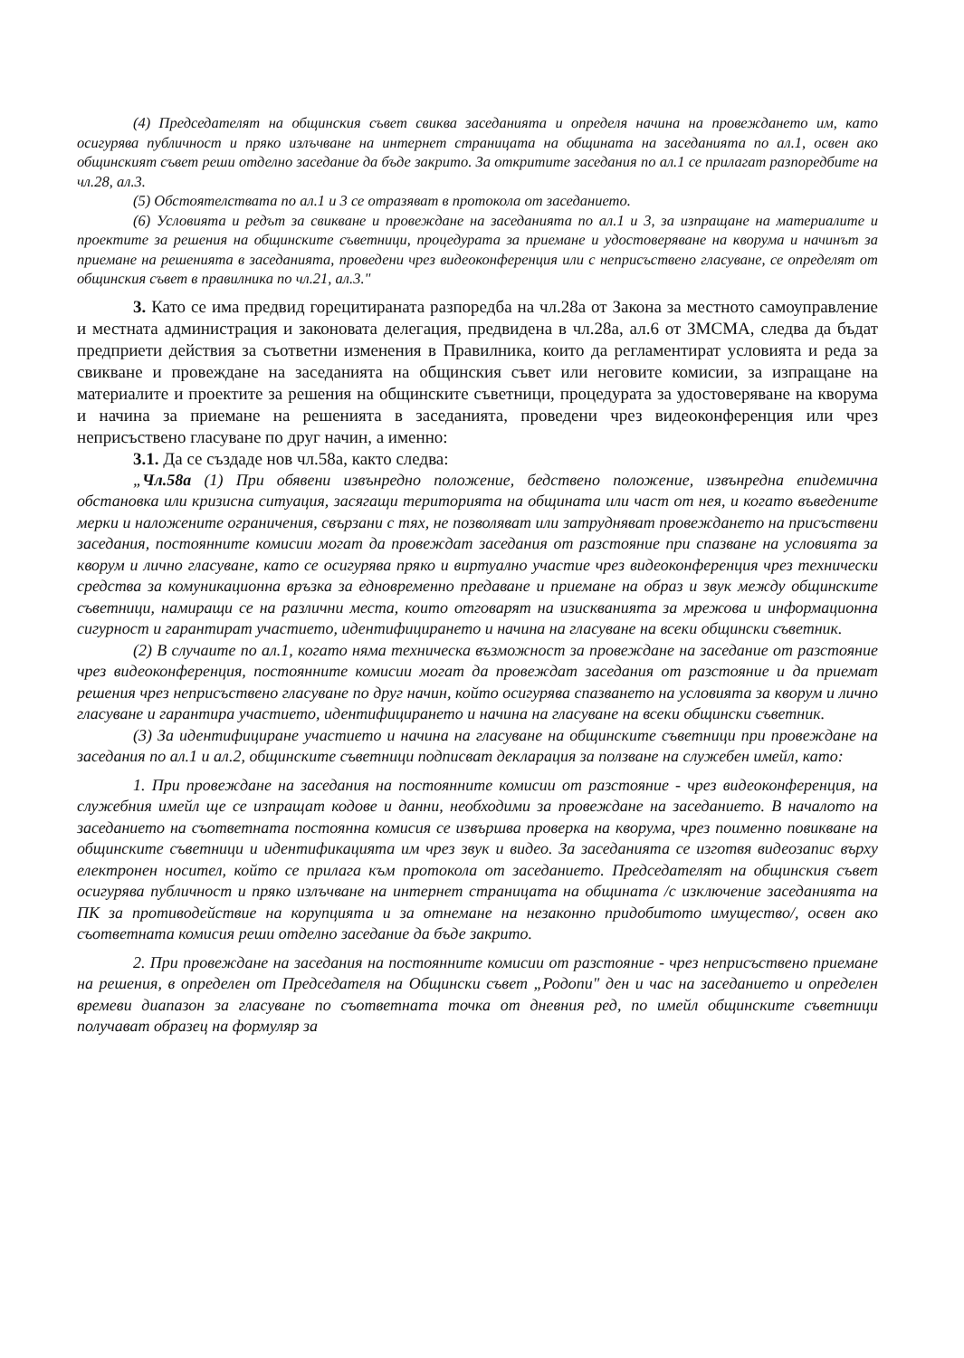(4) Председателят на общинския съвет свиква заседанията и определя начина на провеждането им, като осигурява публичност и пряко излъчване на интернет страницата на общината на заседанията по ал.1, освен ако общинският съвет реши отделно заседание да бъде закрито. За откритите заседания по ал.1 се прилагат разпоредбите на чл.28, ал.3.
(5) Обстоятелствата по ал.1 и 3 се отразяват в протокола от заседанието.
(6) Условията и редът за свикване и провеждане на заседанията по ал.1 и 3, за изпращане на материалите и проектите за решения на общинските съветници, процедурата за приемане и удостоверяване на кворума и начинът за приемане на решенията в заседанията, проведени чрез видеоконференция или с неприсъствено гласуване, се определят от общинския съвет в правилника по чл.21, ал.3."
3. Като се има предвид горецитираната разпоредба на чл.28а от Закона за местното самоуправление и местната администрация и законовата делегация, предвидена в чл.28а, ал.6 от ЗМСМА, следва да бъдат предприети действия за съответни изменения в Правилника, които да регламентират условията и реда за свикване и провеждане на заседанията на общинския съвет или неговите комисии, за изпращане на материалите и проектите за решения на общинските съветници, процедурата за удостоверяване на кворума и начина за приемане на решенията в заседанията, проведени чрез видеоконференция или чрез неприсъствено гласуване по друг начин, а именно:
3.1. Да се създаде нов чл.58а, както следва:
„Чл.58а (1) При обявени извънредно положение, бедствено положение, извънредна епидемична обстановка или кризисна ситуация, засягащи територията на общината или част от нея, и когато въведените мерки и наложените ограничения, свързани с тях, не позволяват или затрудняват провеждането на присъствени заседания, постоянните комисии могат да провеждат заседания от разстояние при спазване на условията за кворум и лично гласуване, като се осигурява пряко и виртуално участие чрез видеоконференция чрез технически средства за комуникационна връзка за едновременно предаване и приемане на образ и звук между общинските съветници, намиращи се на различни места, които отговарят на изискванията за мрежова и информационна сигурност и гарантират участието, идентифицирането и начина на гласуване на всеки общински съветник.
(2) В случаите по ал.1, когато няма техническа възможност за провеждане на заседание от разстояние чрез видеоконференция, постоянните комисии могат да провеждат заседания от разстояние и да приемат решения чрез неприсъствено гласуване по друг начин, който осигурява спазването на условията за кворум и лично гласуване и гарантира участието, идентифицирането и начина на гласуване на всеки общински съветник.
(3) За идентифициране участието и начина на гласуване на общинските съветници при провеждане на заседания по ал.1 и ал.2, общинските съветници подписват декларация за ползване на служебен имейл, като:
1. При провеждане на заседания на постоянните комисии от разстояние - чрез видеоконференция, на служебния имейл ще се изпращат кодове и данни, необходими за провеждане на заседанието. В началото на заседанието на съответната постоянна комисия се извършва проверка на кворума, чрез поименно повикване на общинските съветници и идентификацията им чрез звук и видео. За заседанията се изготвя видеозапис върху електронен носител, който се прилага към протокола от заседанието. Председателят на общинския съвет осигурява публичност и пряко излъчване на интернет страницата на общината /с изключение заседанията на ПК за противодействие на корупцията и за отнемане на незаконно придобитото имущество/, освен ако съответната комисия реши отделно заседание да бъде закрито.
2. При провеждане на заседания на постоянните комисии от разстояние - чрез неприсъствено приемане на решения, в определен от Председателя на Общински съвет „Родопи" ден и час на заседанието и определен времеви диапазон за гласуване по съответната точка от дневния ред, по имейл общинските съветници получават образец на формуляр за